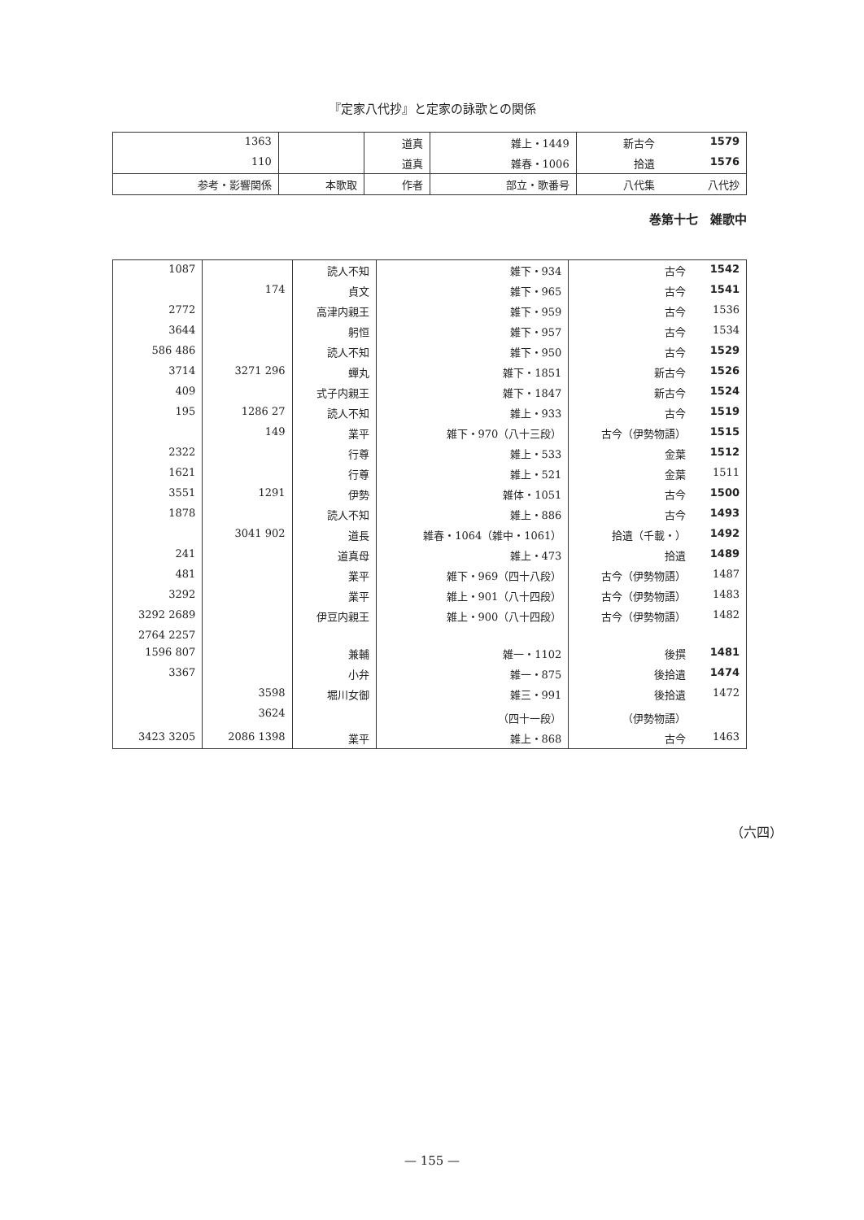『定家八代抄』と定家の詠歌との関係
| 1579 | 新古今 | 雑上・1449 | 道真 | | 1363 |
| 1576 | 拾遺 | 雑春・1006 | 道真 | | 110 |
| 八代抄 | 八代集 | 部立・歌番号 | 作者 | 本歌取 | 参考・影響関係 |
巻第十七　雑歌中
| 1542 | 古今 | 雑下・934 | 読人不知 | | 1087 |
| 1541 | 古今 | 雑下・965 | 貞文 | 174 | |
| 1536 | 古今 | 雑下・959 | 高津内親王 | | 2772 |
| 1534 | 古今 | 雑下・957 | 躬恒 | | 3644 |
| 1529 | 古今 | 雑下・950 | 読人不知 | | 486 586 |
| 1526 | 新古今 | 雑下・1851 | 蟬丸 | 296 3271 | 3714 |
| 1524 | 新古今 | 雑下・1847 | 式子内親王 | | 409 |
| 1519 | 古今 | 雑上・933 | 読人不知 | 27 1286 | 195 |
| 1515 | 古今（伊勢物語） | 雑下・970（八十三段） | 業平 | 149 | |
| 1512 | 金葉 | 雑上・533 | 行尊 | | 2322 |
| 1511 | 金葉 | 雑上・521 | 行尊 | | 1621 |
| 1500 | 古今 | 雑体・1051 | 伊勢 | 1291 | 3551 |
| 1493 | 古今 | 雑上・886 | 読人不知 | | 1878 |
| 1492 | 拾遺（千載・） | 雑春・1064（雑中・1061） | 道長 | 902 3041 | |
| 1489 | 拾遺 | 雑上・473 | 道真母 | | 241 |
| 1487 | 古今（伊勢物語） | 雑下・969（四十八段） | 業平 | | 481 |
| 1483 | 古今（伊勢物語） | 雑上・901（八十四段） | 業平 | | 3292 |
| 1482 | 古今（伊勢物語） | 雑上・900（八十四段） | 伊豆内親王 | | 2689 3292 |
| | | | | | 2257 2764 |
| 1481 | 後撰 | 雑一・1102 | 兼輔 | | 807 1596 |
| 1474 | 後拾遺 | 雑一・875 | 小弁 | | 3367 |
| 1472 | 後拾遺 | 雑三・991 | 堀川女御 | 3598 | |
| | （伊勢物語） | （四十一段） | | 3624 | |
| 1463 | 古今 | 雑上・868 | 業平 | 1398 2086 | 3205 3423 |
（六四）
— 155 —